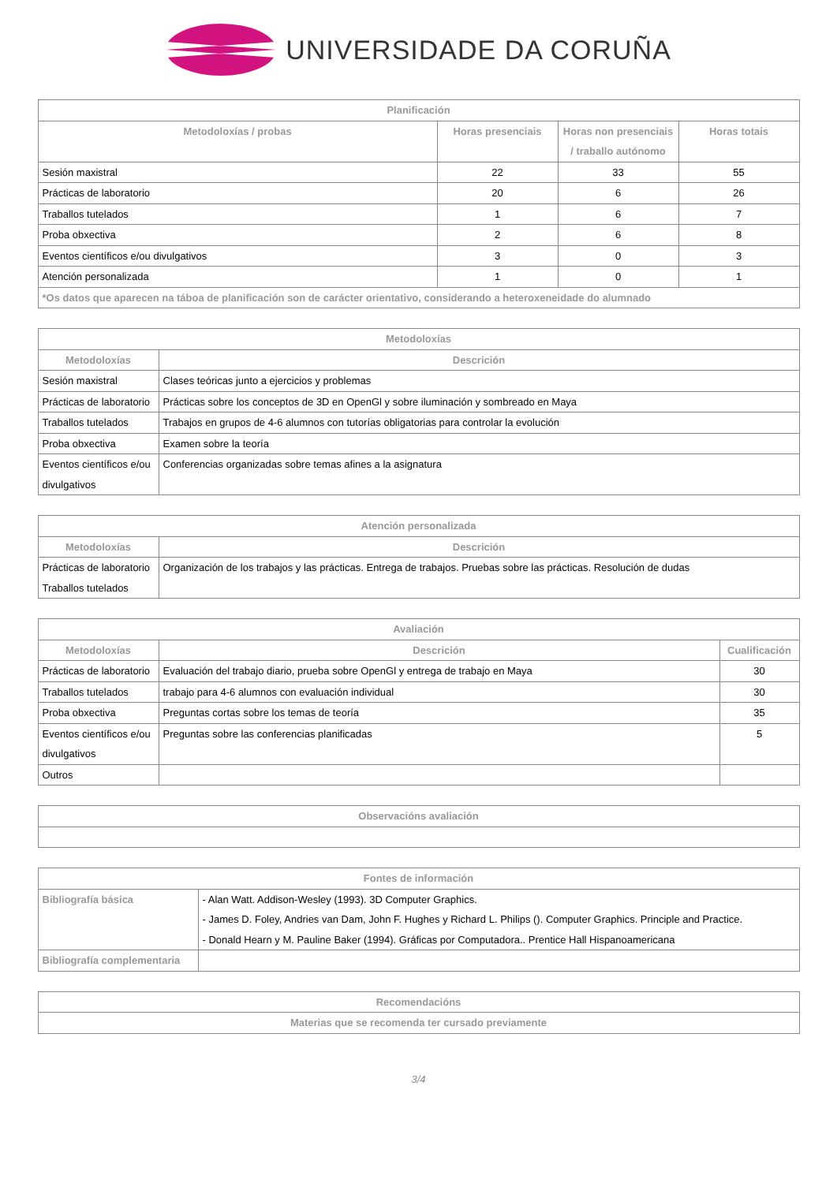UNIVERSIDADE DA CORUÑA
| Planificación | | | |
| --- | --- | --- | --- |
| Metodoloxías / probas | Horas presenciais | Horas non presenciais / traballo autónomo | Horas totais |
| Sesión maxistral | 22 | 33 | 55 |
| Prácticas de laboratorio | 20 | 6 | 26 |
| Traballos tutelados | 1 | 6 | 7 |
| Proba obxectiva | 2 | 6 | 8 |
| Eventos científicos e/ou divulgativos | 3 | 0 | 3 |
| Atención personalizada | 1 | 0 | 1 |
| *Os datos que aparecen na táboa de planificación son de carácter orientativo, considerando a heteroxeneidade do alumnado | | | |
| Metodoloxías | |
| --- | --- |
| Metodoloxías | Descrición |
| Sesión maxistral | Clases teóricas junto a ejercicios y problemas |
| Prácticas de laboratorio | Prácticas sobre los conceptos de 3D en OpenGl y sobre iluminación y sombreado en Maya |
| Traballos tutelados | Trabajos en grupos de 4-6 alumnos con tutorías obligatorias para controlar la evolución |
| Proba obxectiva | Examen sobre la teoría |
| Eventos científicos e/ou divulgativos | Conferencias organizadas sobre temas afines a la asignatura |
| Atención personalizada | |
| --- | --- |
| Metodoloxías | Descrición |
| Prácticas de laboratorio Traballos tutelados | Organización de los trabajos y las prácticas. Entrega de trabajos. Pruebas sobre las prácticas. Resolución de dudas |
| Avaliación | | |
| --- | --- | --- |
| Metodoloxías | Descrición | Cualificación |
| Prácticas de laboratorio | Evaluación del trabajo diario, prueba sobre OpenGl y entrega de trabajo en Maya | 30 |
| Traballos tutelados | trabajo para 4-6 alumnos con evaluación individual | 30 |
| Proba obxectiva | Preguntas cortas sobre los temas de teoría | 35 |
| Eventos científicos e/ou divulgativos | Preguntas sobre las conferencias planificadas | 5 |
| Outros | | |
| Observacións avaliación |
| --- |
| Fontes de información | |
| --- | --- |
| Bibliografía básica | - Alan Watt. Addison-Wesley (1993). 3D Computer Graphics. - James D. Foley, Andries van Dam, John F. Hughes y Richard L. Philips (). Computer Graphics. Principle and Practice. - Donald Hearn y M. Pauline Baker (1994). Gráficas por Computadora.. Prentice Hall Hispanoamericana |
| Bibliografía complementaria | |
| Recomendacións |
| --- |
| Materias que se recomenda ter cursado previamente |
3/4